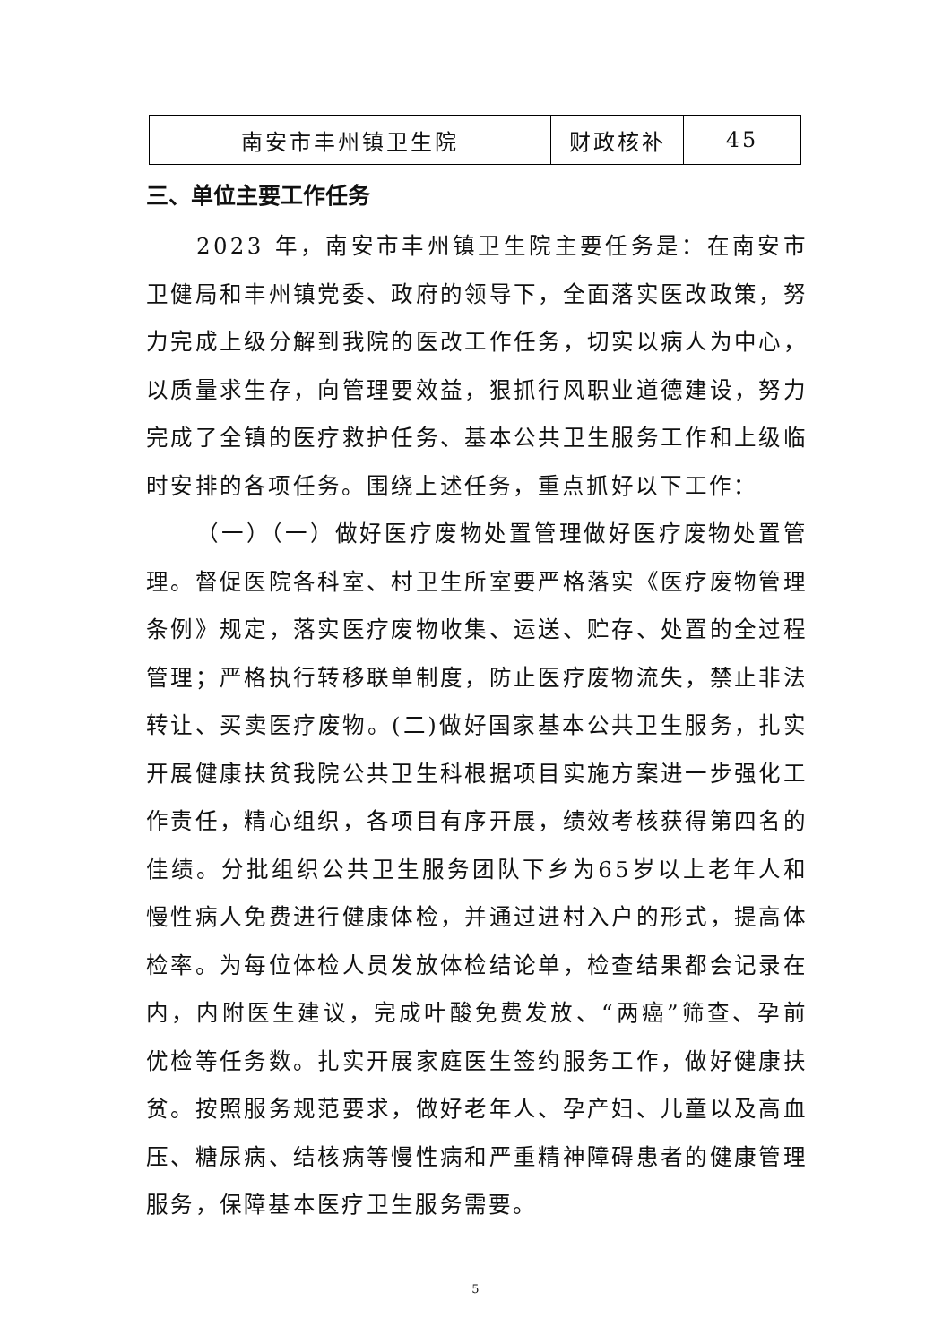| 南安市丰州镇卫生院 | 财政核补 | 45 |
三、单位主要工作任务
2023 年，南安市丰州镇卫生院主要任务是：在南安市卫健局和丰州镇党委、政府的领导下，全面落实医改政策，努力完成上级分解到我院的医改工作任务，切实以病人为中心，以质量求生存，向管理要效益，狠抓行风职业道德建设，努力完成了全镇的医疗救护任务、基本公共卫生服务工作和上级临时安排的各项任务。围绕上述任务，重点抓好以下工作：
（一）（一）做好医疗废物处置管理做好医疗废物处置管理。督促医院各科室、村卫生所室要严格落实《医疗废物管理条例》规定，落实医疗废物收集、运送、贮存、处置的全过程管理；严格执行转移联单制度，防止医疗废物流失，禁止非法转让、买卖医疗废物。(二)做好国家基本公共卫生服务，扎实开展健康扶贫我院公共卫生科根据项目实施方案进一步强化工作责任，精心组织，各项目有序开展，绩效考核获得第四名的佳绩。分批组织公共卫生服务团队下乡为65岁以上老年人和慢性病人免费进行健康体检，并通过进村入户的形式，提高体检率。为每位体检人员发放体检结论单，检查结果都会记录在内，内附医生建议，完成叶酸免费发放、“两癌”筛查、孕前优检等任务数。扎实开展家庭医生签约服务工作，做好健康扶贫。按照服务规范要求，做好老年人、孕产妇、儿童以及高血压、糖尿病、结核病等慢性病和严重精神障碍患者的健康管理服务，保障基本医疗卫生服务需要。
5